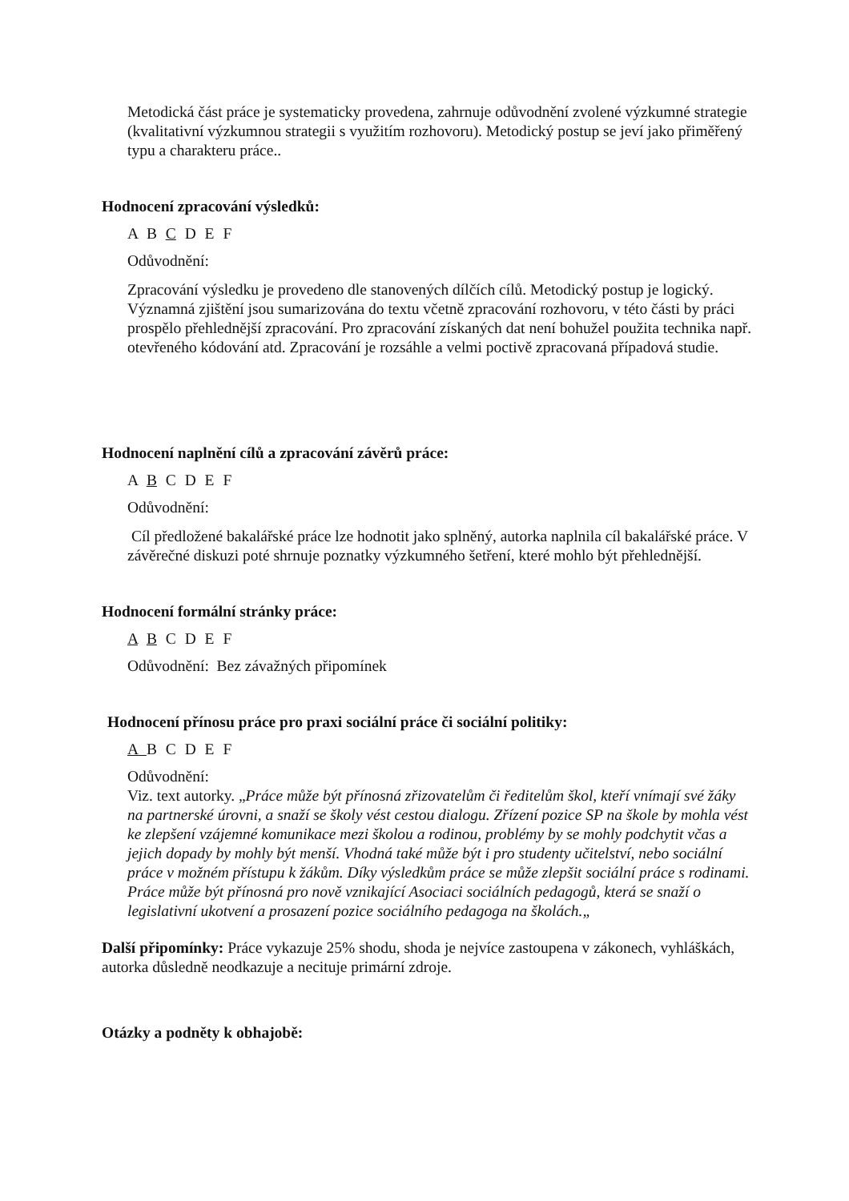Metodická část práce je systematicky provedena, zahrnuje odůvodnění zvolené výzkumné strategie (kvalitativní výzkumnou strategii s využitím rozhovoru). Metodický postup se jeví jako přiměřený typu a charakteru práce..
Hodnocení zpracování výsledků:
A B C D E F
Odůvodnění:
Zpracování výsledku je provedeno dle stanovených dílčích cílů. Metodický postup je logický. Významná zjištění jsou sumarizována do textu včetně zpracování rozhovoru, v této části by práci prospělo přehlednější zpracování. Pro zpracování získaných dat není bohužel použita technika např. otevřeného kódování atd. Zpracování je rozsáhle a velmi poctivě zpracovaná případová studie.
Hodnocení naplnění cílů a zpracování závěrů práce:
A B C D E F
Odůvodnění:
Cíl předložené bakalářské práce lze hodnotit jako splněný, autorka naplnila cíl bakalářské práce. V závěrečné diskuzi poté shrnuje poznatky výzkumného šetření, které mohlo být přehlednější.
Hodnocení formální stránky práce:
A B C D E F
Odůvodnění: Bez závažných připomínek
Hodnocení přínosu práce pro praxi sociální práce či sociální politiky:
A B C D E F
Odůvodnění:
Viz. text autorky. „Práce může být přínosná zřizovatelům či ředitelům škol, kteří vnímají své žáky na partnerské úrovni, a snaží se školy vést cestou dialogu. Zřízení pozice SP na škole by mohla vést ke zlepšení vzájemné komunikace mezi školou a rodinou, problémy by se mohly podchytit včas a jejich dopady by mohly být menší. Vhodná také může být i pro studenty učitelství, nebo sociální práce v možném přístupu k žákům. Díky výsledkům práce se může zlepšit sociální práce s rodinami. Práce může být přínosná pro nově vznikající Asociaci sociálních pedagogů, která se snaží o legislativní ukotvení a prosazení pozice sociálního pedagoga na školách.„
Další připomínky: Práce vykazuje 25% shodu, shoda je nejvíce zastoupena v zákonech, vyhláškách, autorka důsledně neodkazuje a necituje primární zdroje.
Otázky a podněty k obhajobě: